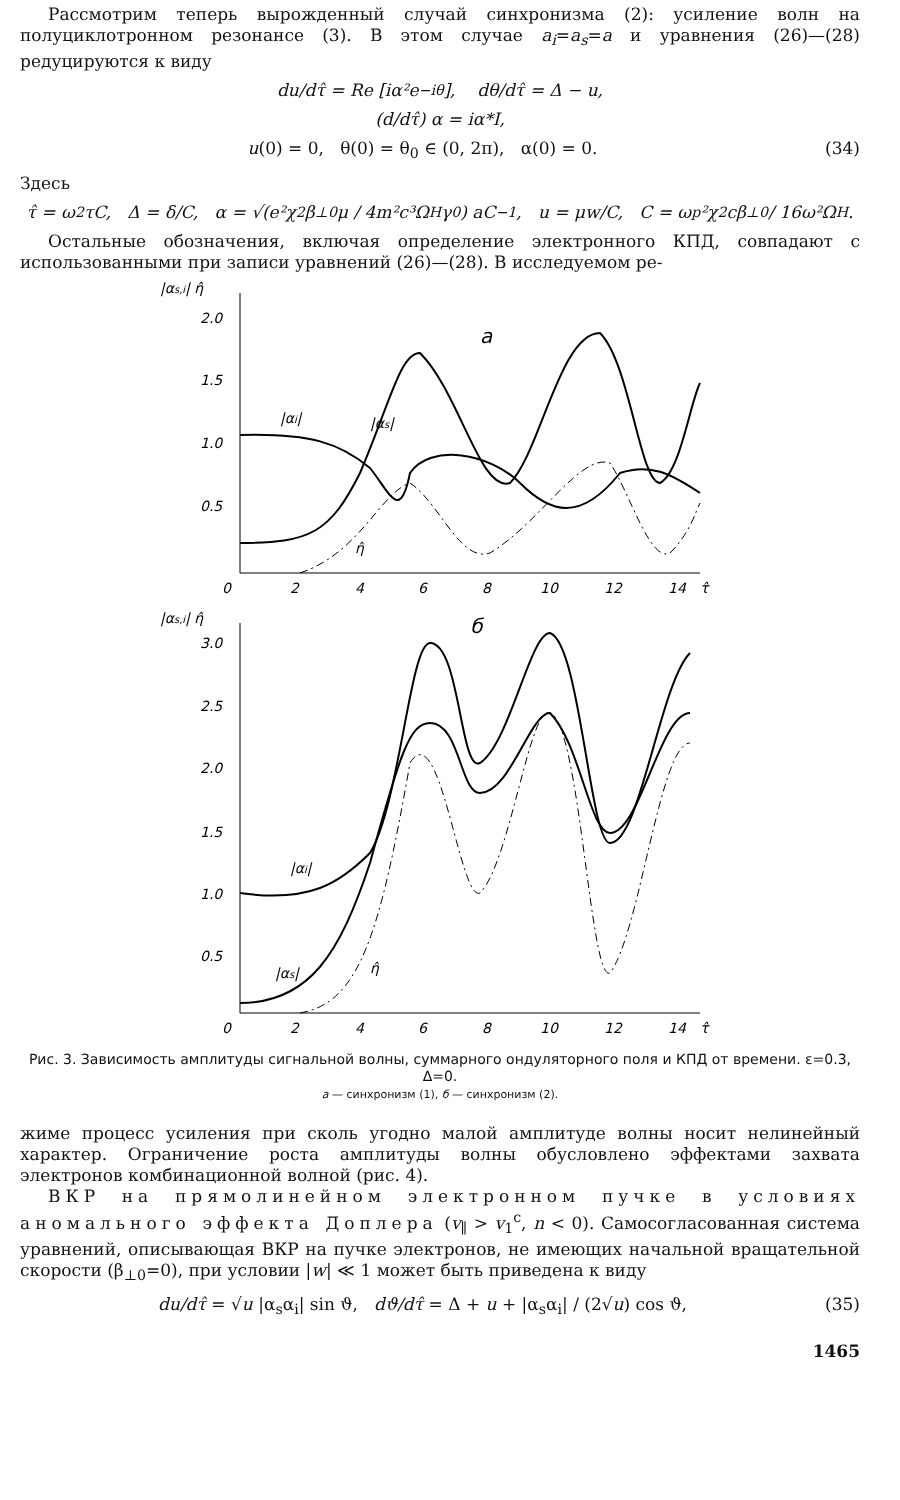Рассмотрим теперь вырожденный случай синхронизма (2): усиление волн на полуциклотронном резонансе (3). В этом случае a<sub>i</sub>=a<sub>s</sub>=a и уравнения (26)—(28) редуцируются к виду
du/dτ̂ = Re [iα²e<sup>−iθ</sup>], dθ/dτ̂ = Δ − u,
(d/dτ̂) α = iα*I,
u(0) = 0, θ(0) = θ<sub>0</sub> ∈ (0, 2π), α(0) = 0. (34)
Здесь
τ̂ = ω<sub>2</sub>τC, Δ = δ/C, α = √(e²χ<sub>2</sub>β<sub>⊥0</sub>μ / 4m²c³Ω<sub>H</sub>γ<sub>0</sub>) aC<sup>−1</sup>, u = μw/C, C = ω<sub>p</sub>²χ<sub>2</sub>cβ<sub>⊥0</sub> / 16ω²Ω<sub>H</sub>.
Остальные обозначения, включая определение электронного КПД, совпадают с использованными при записи уравнений (26)—(28). В исследуемом ре-
|αs,i| η̂
2.0
1.5
1.0
0.5
0
2
4
6
8
10
12
14
τ̂
а
|αi|
|αs|
η̂
|αs,i| η̂
б
3.0
2.5
2.0
1.5
1.0
0.5
0
2
4
6
8
10
12
14
τ̂
|αi|
|αs|
η̂
Рис. 3. Зависимость амплитуды сигнальной волны, суммарного ондуляторного поля и КПД от времени. ε=0.3, Δ=0.
а — синхронизм (1), б — синхронизм (2).
жиме процесс усиления при сколь угодно малой амплитуде волны носит нелинейный характер. Ограничение роста амплитуды волны обусловлено эффектами захвата электронов комбинационной волной (рис. 4).
ВКР на прямолинейном электронном пучке в условиях аномального эффекта Доплера (v<sub>∥</sub> > v<sub>1</sub><sup>c</sup>, n < 0). Самосогласованная система уравнений, описывающая ВКР на пучке электронов, не имеющих начальной вращательной скорости (β<sub>⊥0</sub>=0), при условии |w| ≪ 1 может быть приведена к виду
du/dτ̂ = √u |α<sub>s</sub>α<sub>i</sub>| sin ϑ, dϑ/dτ̂ = Δ + u + |α<sub>s</sub>α<sub>i</sub>| / (2√u) cos ϑ, (35)
1465